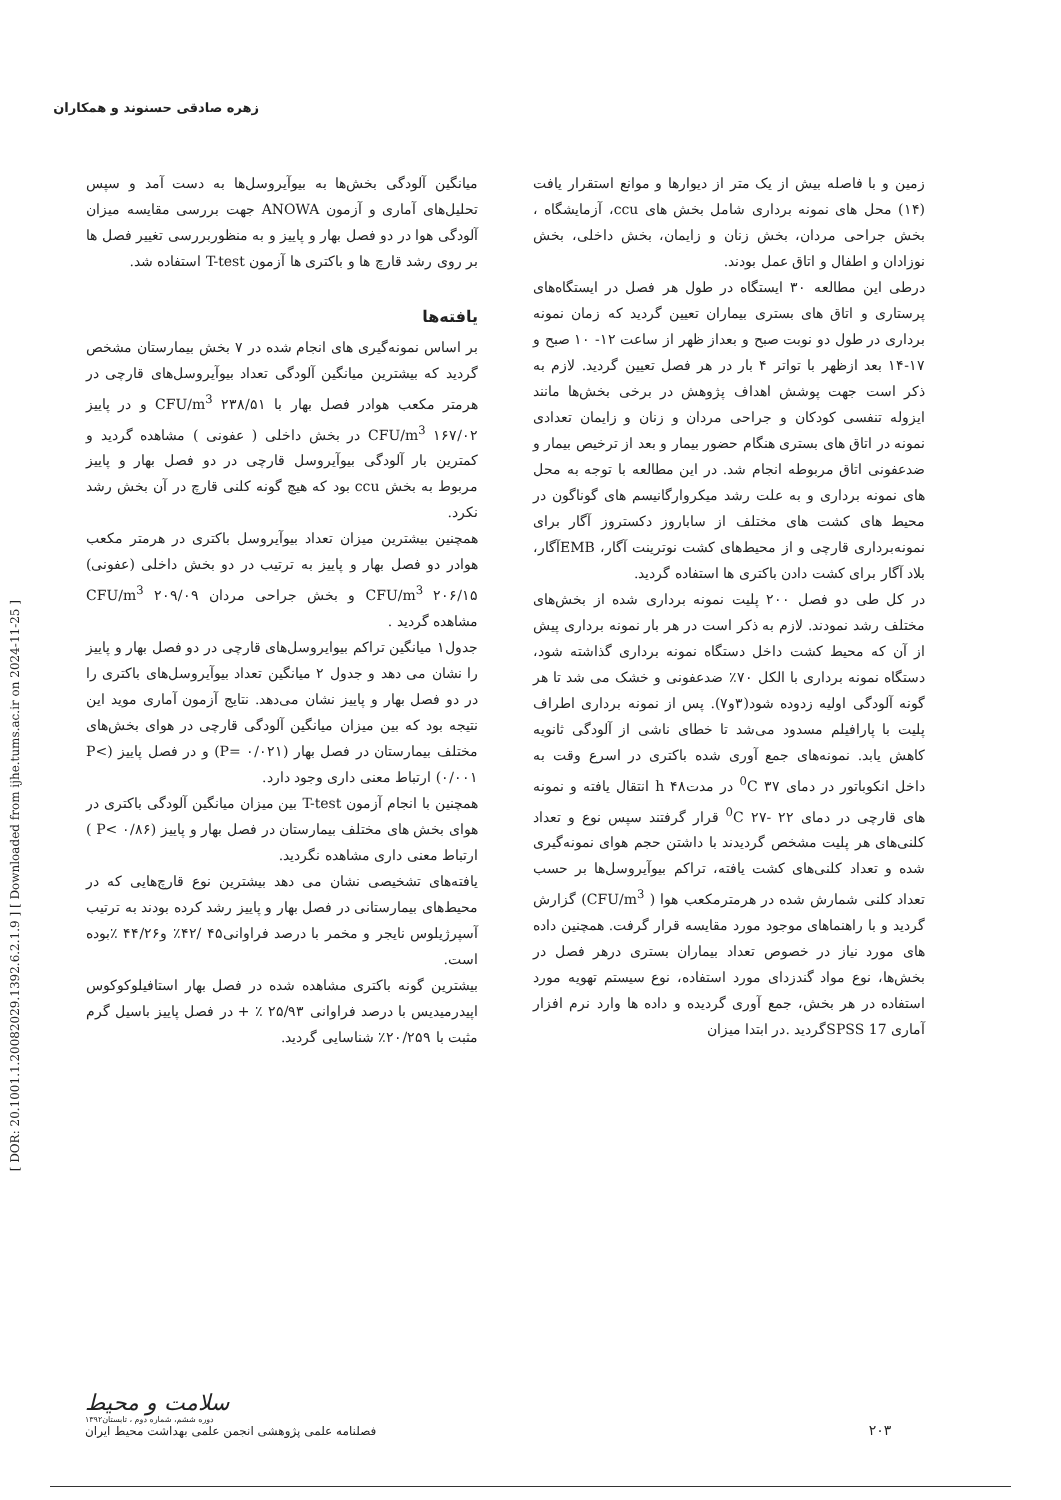[ DOR: 20.1001.1.20082029.1392.6.2.1.9 ] [ Downloaded from ijhe.tums.ac.ir on 2024-11-25 ]
زهره صادقی حسنوند و همکاران
زمین و با فاصله بیش از یک متر از دیوارها و موانع استقرار یافت (۱۴) محل های نمونه برداری شامل بخش های ccu، آزمایشگاه ، بخش جراحی مردان، بخش زنان و زایمان، بخش داخلی، بخش نوزادان و اطفال و اتاق عمل بودند.
درطی این مطالعه ۳۰ ایستگاه در طول هر فصل در ایستگاه‌های پرستاری و اتاق های بستری بیماران تعیین گردید که زمان نمونه برداری در طول دو نوبت صبح و بعداز ظهر از ساعت ۱۲- ۱۰ صبح و ۱۷-۱۴ بعد ازظهر با تواتر ۴ بار در هر فصل تعیین گردید. لازم به ذکر است جهت پوشش اهداف پژوهش در برخی بخش‌ها مانند ایزوله تنفسی کودکان و جراحی مردان و زنان و زایمان تعدادی نمونه در اتاق های بستری هنگام حضور بیمار و بعد از ترخیص بیمار و ضدعفونی اتاق مربوطه انجام شد. در این مطالعه با توجه به محل های نمونه برداری و به علت رشد میکروارگانیسم های گوناگون در محیط های کشت های مختلف از ساباروز دکستروز آگار برای نمونه‌برداری قارچی و از محیط‌های کشت نوترینت آگار، EMBآگار، بلاد آگار برای کشت دادن باکتری ها استفاده گردید.
در کل طی دو فصل ۲۰۰ پلیت نمونه برداری شده از بخش‌های مختلف رشد نمودند. لازم به ذکر است در هر بار نمونه برداری پیش از آن که محیط کشت داخل دستگاه نمونه برداری گذاشته شود، دستگاه نمونه برداری با الکل ۷۰٪ ضدعفونی و خشک می شد تا هر گونه آلودگی اولیه زدوده شود(۳و۷). پس از نمونه برداری اطراف پلیت با پارافیلم مسدود می‌شد تا خطای ناشی از آلودگی ثانویه کاهش یابد. نمونه‌های جمع آوری شده باکتری در اسرع وقت به داخل انکوباتور در دمای <sup>0</sup>C ۳۷ در مدتh ۴۸ انتقال یافته و نمونه های قارچی در دمای <sup>0</sup>C ۲۷- ۲۲ قرار گرفتند سپس نوع و تعداد کلنی‌های هر پلیت مشخص گردیدند با داشتن حجم هوای نمونه‌گیری شده و تعداد کلنی‌های کشت یافته، تراکم بیوآیروسل‌ها بر حسب تعداد کلنی شمارش شده در هرمترمکعب هوا ( CFU/m<sup>3</sup>) گزارش گردید و با راهنماهای موجود مورد مقایسه قرار گرفت. همچنین داده های مورد نیاز در خصوص تعداد بیماران بستری درهر فصل در بخش‌ها، نوع مواد گندزدای مورد استفاده، نوع سیستم تهویه مورد استفاده در هر بخش، جمع آوری گردیده و داده ها وارد نرم افزار آماری SPSS 17گردید .در ابتدا میزان
میانگین آلودگی بخش‌ها به بیوآیروسل‌ها به دست آمد و سپس تحلیل‌های آماری و آزمون ANOWA جهت بررسی مقایسه میزان آلودگی هوا در دو فصل بهار و پاییز و به منظوربررسی تغییر فصل ها بر روی رشد قارچ ها و باکتری ها آزمون T-test استفاده شد.
یافته‌ها
بر اساس نمونه‌گیری های انجام شده در ۷ بخش بیمارستان مشخص گردید که بیشترین میانگین آلودگی تعداد بیوآیروسل‌های قارچی در هرمتر مکعب هوادر فصل بهار با CFU/m<sup>3</sup> ۲۳۸/۵۱ و در پاییز CFU/m<sup>3</sup> ۱۶۷/۰۲ در بخش داخلی ( عفونی ) مشاهده گردید و کمترین بار آلودگی بیوآیروسل قارچی در دو فصل بهار و پاییز مربوط به بخش ccu بود که هیچ گونه کلنی قارچ در آن بخش رشد نکرد.
همچنین بیشترین میزان تعداد بیوآیروسل باکتری در هرمتر مکعب هوادر دو فصل بهار و پاییز به ترتیب در دو بخش داخلی (عفونی) CFU/m<sup>3</sup> ۲۰۶/۱۵ و بخش جراحی مردان CFU/m<sup>3</sup> ۲۰۹/۰۹ مشاهده گردید .
جدول۱ میانگین تراکم بیوایروسل‌های قارچی در دو فصل بهار و پاییز را نشان می دهد و جدول ۲ میانگین تعداد بیوآیروسل‌های باکتری را در دو فصل بهار و پاییز نشان می‌دهد. نتایج آزمون آماری موید این نتیجه بود که بین میزان میانگین آلودگی قارچی در هوای بخش‌های مختلف بیمارستان در فصل بهار (۰/۰۲۱ =P) و در فصل پاییز (P< ۰/۰۰۱) ارتباط معنی داری وجود دارد.
همچنین با انجام آزمون T-test بین میزان میانگین آلودگی باکتری در هوای بخش های مختلف بیمارستان در فصل بهار و پاییز (P< ۰/۸۶ ) ارتباط معنی داری مشاهده نگردید.
یافته‌های تشخیصی نشان می دهد بیشترین نوع قارچ‌هایی که در محیط‌های بیمارستانی در فصل بهار و پاییز رشد کرده بودند به ترتیب آسپرژیلوس نایجر و مخمر با درصد فراوانی۴۵ /۴۲٪ و۴۴/۲۶ ٪بوده است.
بیشترین گونه باکتری مشاهده شده در فصل بهار استافیلوکوکوس اپیدرمیدیس با درصد فراوانی ۲۵/۹۳ ٪ + در فصل پاییز باسیل گرم مثبت با ۲۰/۲۵۹٪ شناسایی گردید.
۲۰۳
سلامت و محیط
دوره ششم، شماره دوم ، تابستان۱۳۹۲
فصلنامه علمی پژوهشی انجمن علمی بهداشت محیط ایران